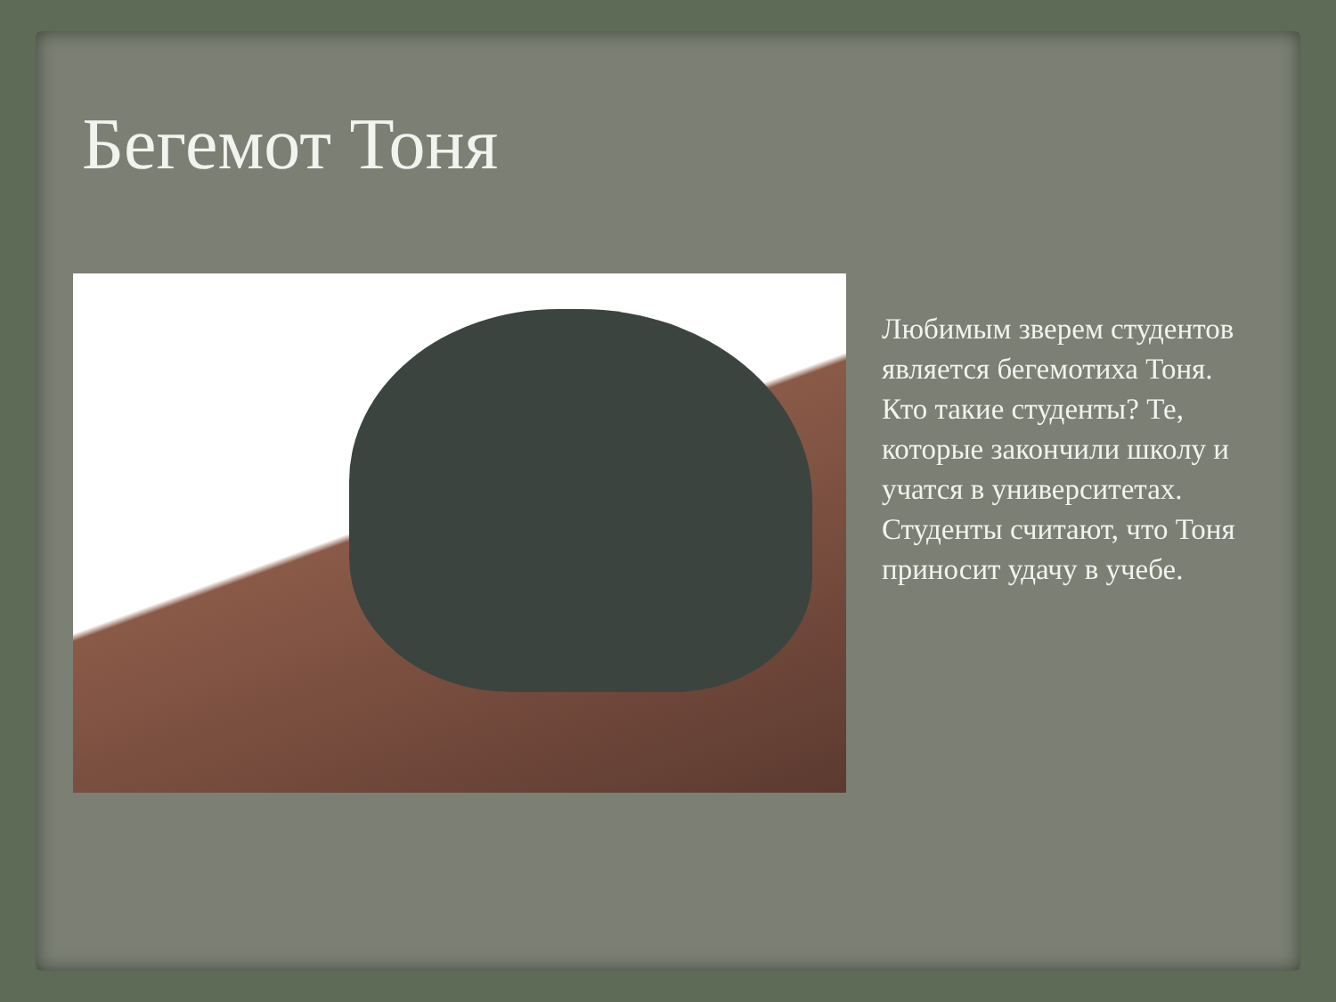Бегемот Тоня
Любимым зверем студентов является бегемотиха Тоня. Кто такие студенты? Те, которые закончили школу и учатся в университетах. Студенты считают, что Тоня приносит удачу в учебе.